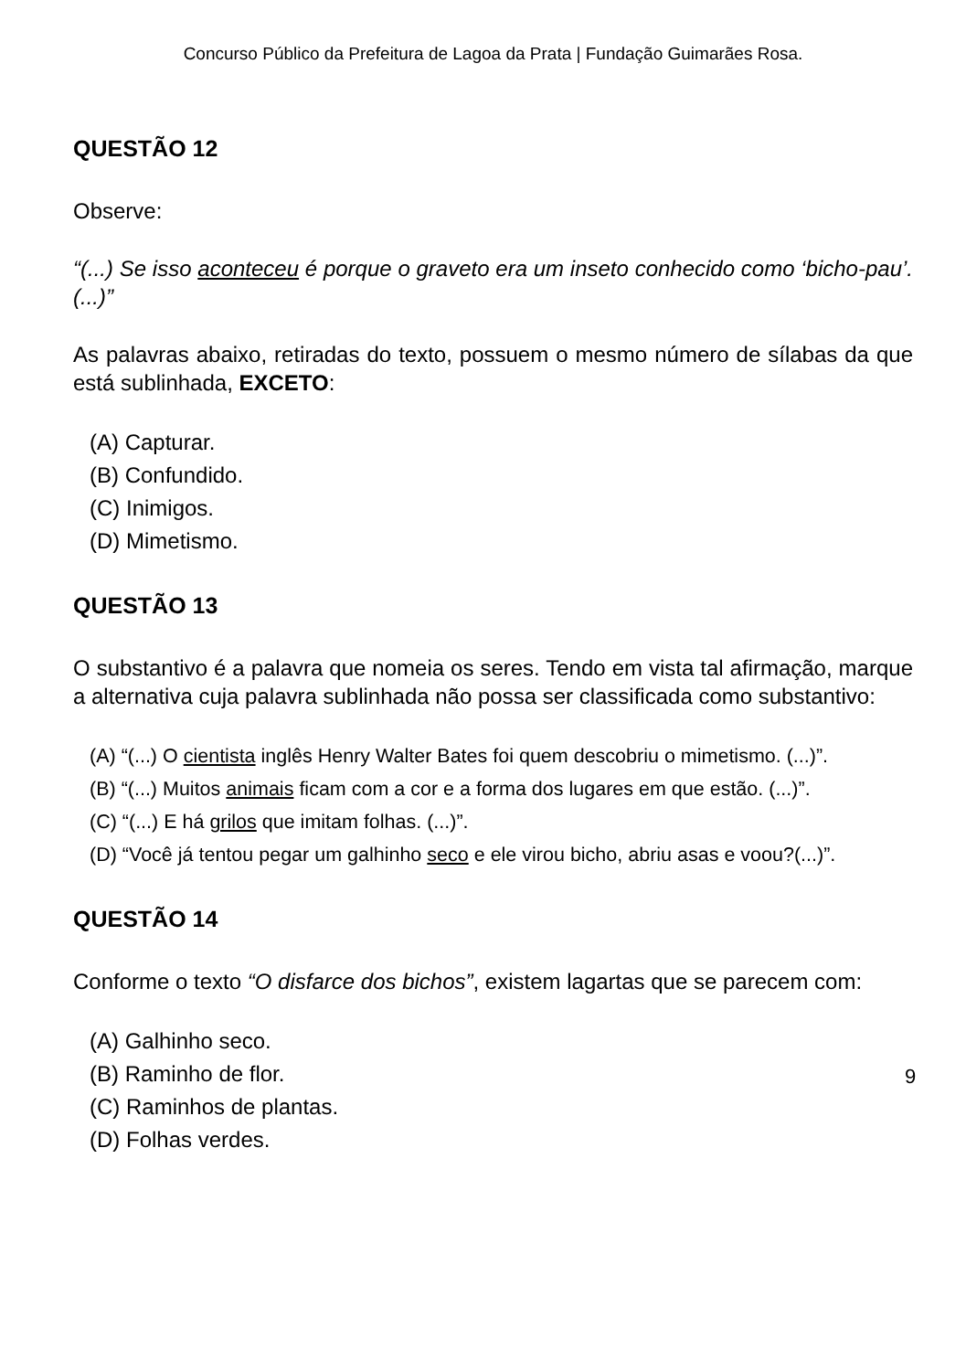Concurso Público da Prefeitura de Lagoa da Prata | Fundação Guimarães Rosa.
QUESTÃO 12
Observe:
“(...) Se isso aconteceu é porque o graveto era um inseto conhecido como ‘bicho-pau’.(...)”
As palavras abaixo, retiradas do texto, possuem o mesmo número de sílabas da que está sublinhada, EXCETO:
(A) Capturar.
(B) Confundido.
(C) Inimigos.
(D) Mimetismo.
QUESTÃO 13
O substantivo é a palavra que nomeia os seres. Tendo em vista tal afirmação, marque a alternativa cuja palavra sublinhada não possa ser classificada como substantivo:
(A) “(...) O cientista inglês Henry Walter Bates foi quem descobriu o mimetismo. (...)”.
(B) “(...) Muitos animais ficam com a cor e a forma dos lugares em que estão. (...)”.
(C) “(...) E há grilos que imitam folhas. (...)”.
(D) “Você já tentou pegar um galhinho seco e ele virou bicho, abriu asas e voou?(...)”.
QUESTÃO 14
Conforme o texto “O disfarce dos bichos”, existem lagartas que se parecem com:
(A) Galhinho seco.
(B) Raminho de flor.
(C) Raminhos de plantas.
(D) Folhas verdes.
9